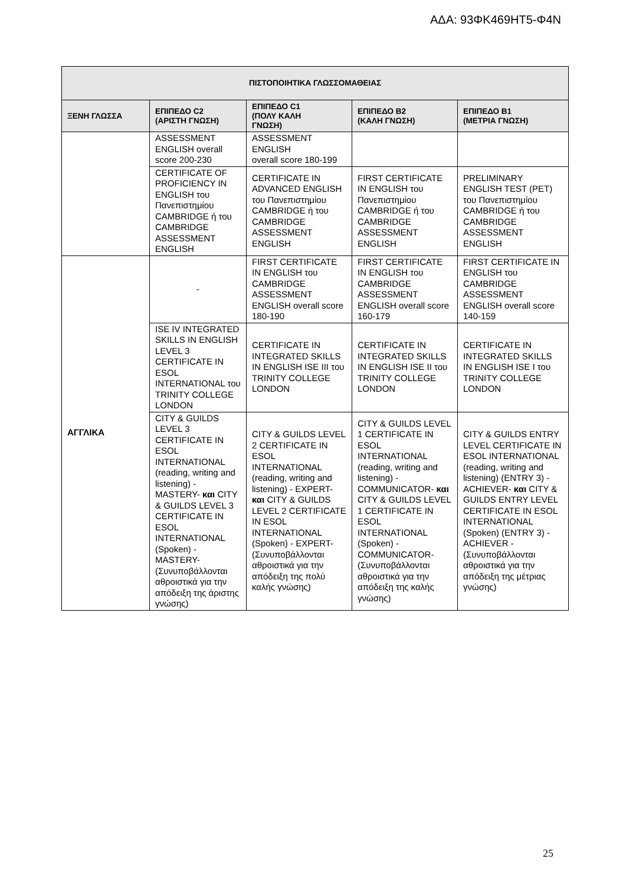ΑΔΑ: 93ΦΚ469ΗΤ5-Φ4Ν
| ΠΙΣΤΟΠΟΙΗΤΙΚΑ ΓΛΩΣΣΟΜΑΘΕΙΑΣ | | | | |
| --- | --- | --- | --- | --- |
| ΞΕΝΗ ΓΛΩΣΣΑ | ΕΠΙΠΕΔΟ C2 (ΑΡΙΣΤΗ ΓΝΩΣΗ) | ΕΠΙΠΕΔΟ C1 (ΠΟΛΥ ΚΑΛΗ ΓΝΩΣΗ) | ΕΠΙΠΕΔΟ Β2 (ΚΑΛΗ ΓΝΩΣΗ) | ΕΠΙΠΕΔΟ Β1 (ΜΕΤΡΙΑ ΓΝΩΣΗ) |
| | ASSESSMENT ENGLISH overall score 200-230 | ASSESSMENT ENGLISH overall score 180-199 | | |
| | CERTIFICATE OF PROFICIENCY IN ENGLISH του Πανεπιστημίου CAMBRIDGE ή του CAMBRIDGE ASSESSMENT ENGLISH | CERTIFICATE IN ADVANCED ENGLISH του Πανεπιστημίου CAMBRIDGE ή του CAMBRIDGE ASSESSMENT ENGLISH | FIRST CERTIFICATE IN ENGLISH του Πανεπιστημίου CAMBRIDGE ή του CAMBRIDGE ASSESSMENT ENGLISH | PRELIMINARY ENGLISH TEST (PET) του Πανεπιστημίου CAMBRIDGE ή του CAMBRIDGE ASSESSMENT ENGLISH |
| ΑΓΓΛΙΚΑ | - | FIRST CERTIFICATE IN ENGLISH του CAMBRIDGE ASSESSMENT ENGLISH overall score 180-190 | FIRST CERTIFICATE IN ENGLISH του CAMBRIDGE ASSESSMENT ENGLISH overall score 160-179 | FIRST CERTIFICATE IN ENGLISH του CAMBRIDGE ASSESSMENT ENGLISH overall score 140-159 |
| | ISE IV INTEGRATED SKILLS IN ENGLISH LEVEL 3 CERTIFICATE IN ESOL INTERNATIONAL του TRINITY COLLEGE LONDON | CERTIFICATE IN INTEGRATED SKILLS IN ENGLISH ISE III του TRINITY COLLEGE LONDON | CERTIFICATE IN INTEGRATED SKILLS IN ENGLISH ISE II του TRINITY COLLEGE LONDON | CERTIFICATE IN INTEGRATED SKILLS IN ENGLISH ISE I του TRINITY COLLEGE LONDON |
| | CITY & GUILDS LEVEL 3 CERTIFICATE IN ESOL INTERNATIONAL (reading, writing and listening) - MASTERY- και CITY & GUILDS LEVEL 3 CERTIFICATE IN ESOL INTERNATIONAL (Spoken) - MASTERY- (Συνυποβάλλονται αθροιστικά για την απόδειξη της άριστης γνώσης) | CITY & GUILDS LEVEL 2 CERTIFICATE IN ESOL INTERNATIONAL (reading, writing and listening) - EXPERT- και CITY & GUILDS LEVEL 2 CERTIFICATE IN ESOL INTERNATIONAL (Spoken) - EXPERT- (Συνυποβάλλονται αθροιστικά για την απόδειξη της πολύ καλής γνώσης) | CITY & GUILDS LEVEL 1 CERTIFICATE IN ESOL INTERNATIONAL (reading, writing and listening) - COMMUNICATOR- και CITY & GUILDS LEVEL 1 CERTIFICATE IN ESOL INTERNATIONAL (Spoken) - COMMUNICATOR- (Συνυποβάλλονται αθροιστικά για την απόδειξη της καλής γνώσης) | CITY & GUILDS ENTRY LEVEL CERTIFICATE IN ESOL INTERNATIONAL (reading, writing and listening) (ENTRY 3) - ACHIEVER- και CITY & GUILDS ENTRY LEVEL CERTIFICATE IN ESOL INTERNATIONAL (Spoken) (ENTRY 3) - ACHIEVER - (Συνυποβάλλονται αθροιστικά για την απόδειξη της μέτριας γνώσης) |
25